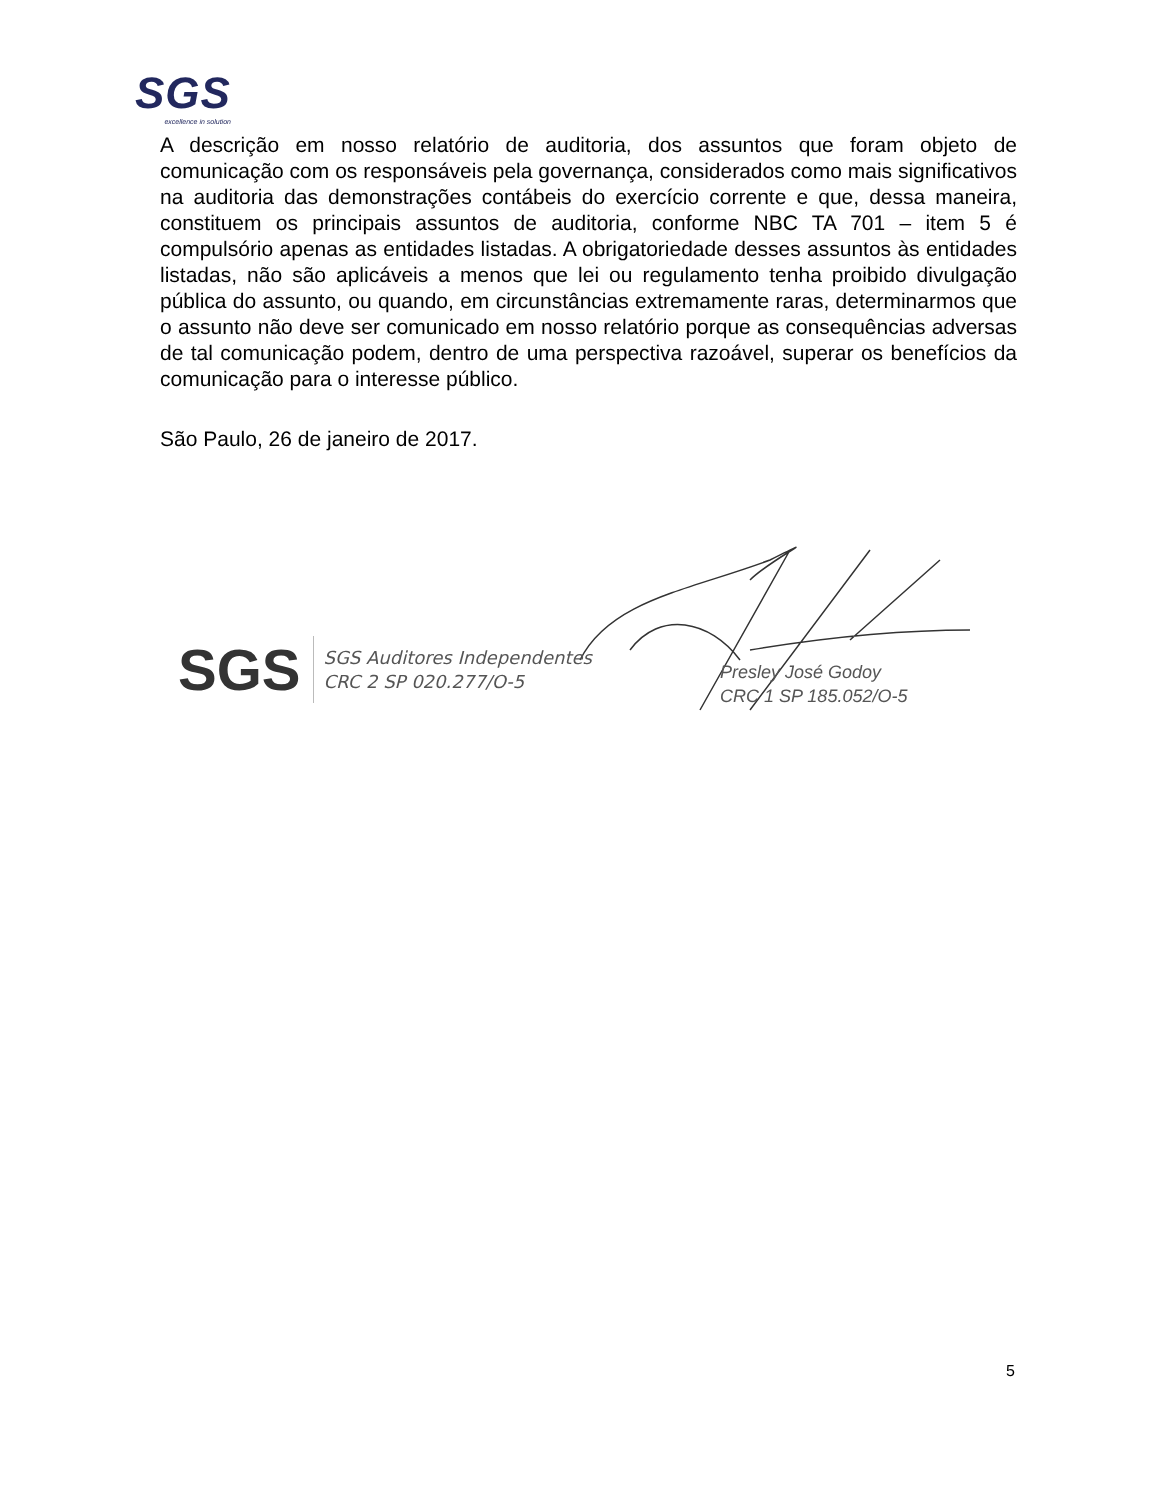SGS
excellence in solution
A descrição em nosso relatório de auditoria, dos assuntos que foram objeto de comunicação com os responsáveis pela governança, considerados como mais significativos na auditoria das demonstrações contábeis do exercício corrente e que, dessa maneira, constituem os principais assuntos de auditoria, conforme NBC TA 701 – item 5 é compulsório apenas as entidades listadas. A obrigatoriedade desses assuntos às entidades listadas, não são aplicáveis a menos que lei ou regulamento tenha proibido divulgação pública do assunto, ou quando, em circunstâncias extremamente raras, determinarmos que o assunto não deve ser comunicado em nosso relatório porque as consequências adversas de tal comunicação podem, dentro de uma perspectiva razoável, superar os benefícios da comunicação para o interesse público.
São Paulo, 26 de janeiro de 2017.
SGS
SGS Auditores Independentes
CRC 2 SP 020.277/O-5
Presley José Godoy
CRC 1 SP 185.052/O-5
5